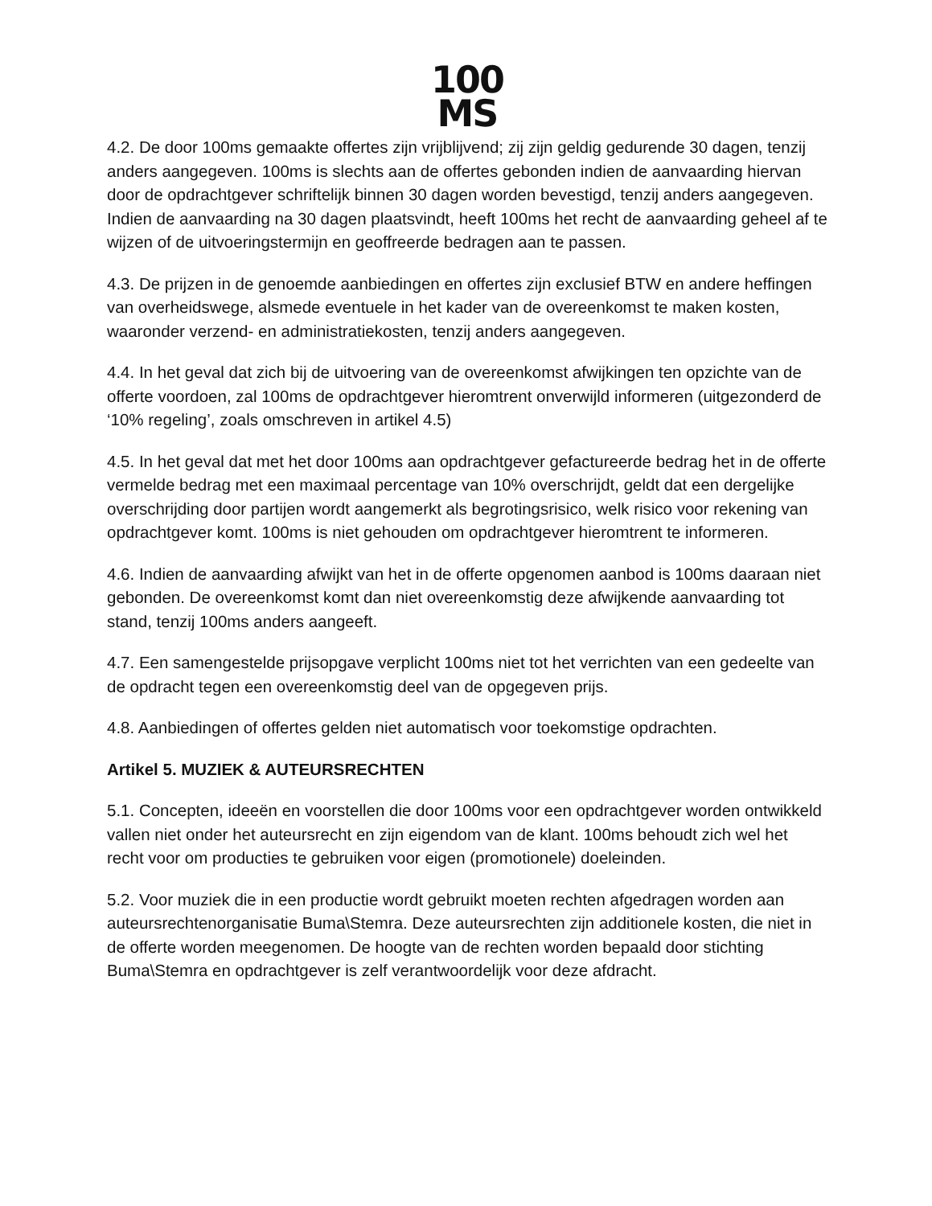100
MS
4.2. De door 100ms gemaakte offertes zijn vrijblijvend; zij zijn geldig gedurende 30 dagen, tenzij anders aangegeven. 100ms is slechts aan de offertes gebonden indien de aanvaarding hiervan door de opdrachtgever schriftelijk binnen 30 dagen worden bevestigd, tenzij anders aangegeven. Indien de aanvaarding na 30 dagen plaatsvindt, heeft 100ms het recht de aanvaarding geheel af te wijzen of de uitvoeringstermijn en geoffreerde bedragen aan te passen.
4.3. De prijzen in de genoemde aanbiedingen en offertes zijn exclusief BTW en andere heffingen van overheidswege, alsmede eventuele in het kader van de overeenkomst te maken kosten, waaronder verzend- en administratiekosten, tenzij anders aangegeven.
4.4. In het geval dat zich bij de uitvoering van de overeenkomst afwijkingen ten opzichte van de offerte voordoen, zal 100ms de opdrachtgever hieromtrent onverwijld informeren (uitgezonderd de ‘10% regeling’, zoals omschreven in artikel 4.5)
4.5. In het geval dat met het door 100ms aan opdrachtgever gefactureerde bedrag het in de offerte vermelde bedrag met een maximaal percentage van 10% overschrijdt, geldt dat een dergelijke overschrijding door partijen wordt aangemerkt als begrotingsrisico, welk risico voor rekening van opdrachtgever komt. 100ms is niet gehouden om opdrachtgever hieromtrent te informeren.
4.6. Indien de aanvaarding afwijkt van het in de offerte opgenomen aanbod is 100ms daaraan niet gebonden. De overeenkomst komt dan niet overeenkomstig deze afwijkende aanvaarding tot stand, tenzij 100ms anders aangeeft.
4.7. Een samengestelde prijsopgave verplicht 100ms niet tot het verrichten van een gedeelte van de opdracht tegen een overeenkomstig deel van de opgegeven prijs.
4.8. Aanbiedingen of offertes gelden niet automatisch voor toekomstige opdrachten.
Artikel 5. MUZIEK & AUTEURSRECHTEN
5.1. Concepten, ideeën en voorstellen die door 100ms voor een opdrachtgever worden ontwikkeld vallen niet onder het auteursrecht en zijn eigendom van de klant. 100ms behoudt zich wel het recht voor om producties te gebruiken voor eigen (promotionele) doeleinden.
5.2. Voor muziek die in een productie wordt gebruikt moeten rechten afgedragen worden aan auteursrechtenorganisatie Buma\Stemra. Deze auteursrechten zijn additionele kosten, die niet in de offerte worden meegenomen. De hoogte van de rechten worden bepaald door stichting Buma\Stemra en opdrachtgever is zelf verantwoordelijk voor deze afdracht.